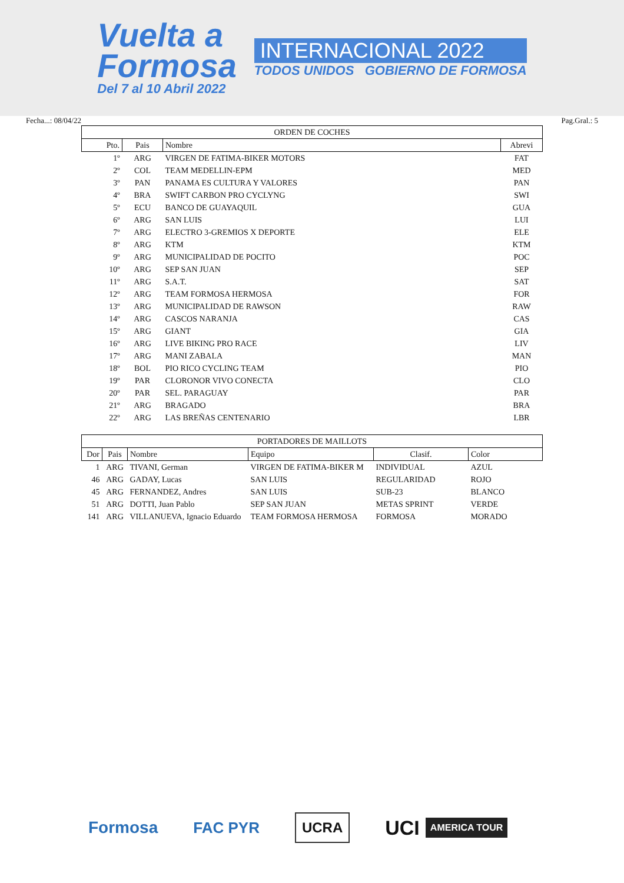Vuelta a
Formosa
Del 7 al 10 Abril 2022
INTERNACIONAL 2022
TODOS UNIDOS GOBIERNO DE FORMOSA
Fecha...: 08/04/22 Pag.Gral.: 5
| ORDEN DE COCHES | | | |
| --- | --- | --- | --- |
| Pto. | Pais | Nombre | Abrevi |
| 1º | ARG | VIRGEN DE FATIMA-BIKER MOTORS | FAT |
| 2º | COL | TEAM MEDELLIN-EPM | MED |
| 3º | PAN | PANAMA ES CULTURA Y VALORES | PAN |
| 4º | BRA | SWIFT CARBON PRO CYCLYNG | SWI |
| 5º | ECU | BANCO DE GUAYAQUIL | GUA |
| 6º | ARG | SAN LUIS | LUI |
| 7º | ARG | ELECTRO 3-GREMIOS X DEPORTE | ELE |
| 8º | ARG | KTM | KTM |
| 9º | ARG | MUNICIPALIDAD DE POCITO | POC |
| 10º | ARG | SEP SAN JUAN | SEP |
| 11º | ARG | S.A.T. | SAT |
| 12º | ARG | TEAM FORMOSA HERMOSA | FOR |
| 13º | ARG | MUNICIPALIDAD DE RAWSON | RAW |
| 14º | ARG | CASCOS NARANJA | CAS |
| 15º | ARG | GIANT | GIA |
| 16º | ARG | LIVE BIKING PRO RACE | LIV |
| 17º | ARG | MANI ZABALA | MAN |
| 18º | BOL | PIO RICO CYCLING TEAM | PIO |
| 19º | PAR | CLORONOR VIVO CONECTA | CLO |
| 20º | PAR | SEL. PARAGUAY | PAR |
| 21º | ARG | BRAGADO | BRA |
| 22º | ARG | LAS BREÑAS CENTENARIO | LBR |
| PORTADORES DE MAILLOTS | | | | | |
| --- | --- | --- | --- | --- | --- |
| Dor | Pais | Nombre | Equipo | Clasif. | Color |
| 1 | ARG | TIVANI, German | VIRGEN DE FATIMA-BIKER M | INDIVIDUAL | AZUL |
| 46 | ARG | GADAY, Lucas | SAN LUIS | REGULARIDAD | ROJO |
| 45 | ARG | FERNANDEZ, Andres | SAN LUIS | SUB-23 | BLANCO |
| 51 | ARG | DOTTI, Juan Pablo | SEP SAN JUAN | METAS SPRINT | VERDE |
| 141 | ARG | VILLANUEVA, Ignacio Eduardo | TEAM FORMOSA HERMOSA | FORMOSA | MORADO |
Formosa FAC PYR
UCRA
UCI AMERICA TOUR